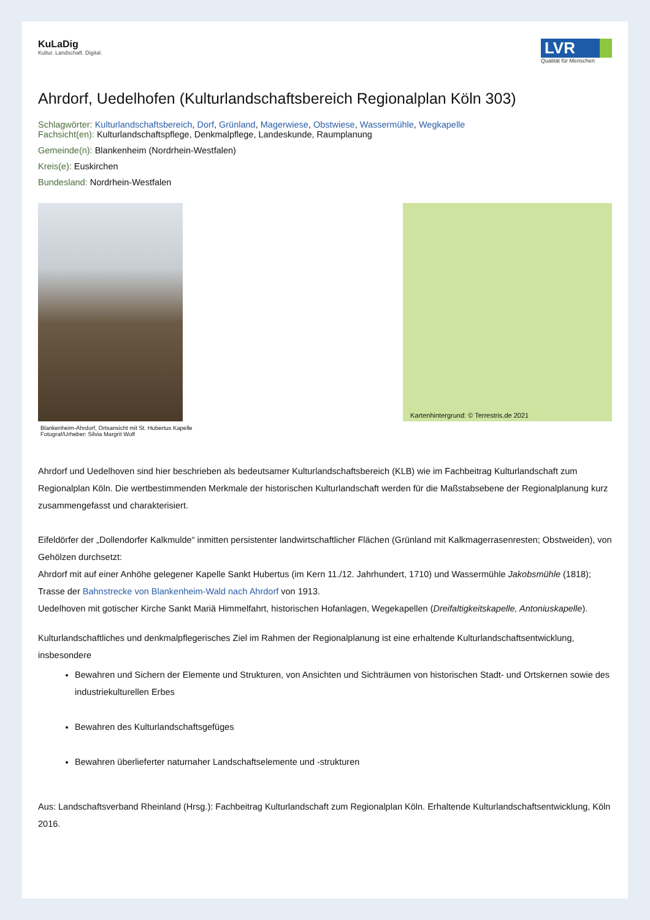KuLaDig
Kultur. Landschaft. Digital.
LVR
Qualität für Menschen
Ahrdorf, Uedelhofen (Kulturlandschaftsbereich Regionalplan Köln 303)
Schlagwörter: Kulturlandschaftsbereich, Dorf, Grünland, Magerwiese, Obstwiese, Wassermühle, Wegkapelle
Fachsicht(en): Kulturlandschaftspflege, Denkmalpflege, Landeskunde, Raumplanung
Gemeinde(n): Blankenheim (Nordrhein-Westfalen)
Kreis(e): Euskirchen
Bundesland: Nordrhein-Westfalen
Blankenheim-Ahrdorf, Ortsansicht mit St. Hubertus Kapelle
Fotograf/Urheber: Silvia Margrit Wolf
Kartenhintergrund: © Terrestris.de 2021
Ahrdorf und Uedelhoven sind hier beschrieben als bedeutsamer Kulturlandschaftsbereich (KLB) wie im Fachbeitrag Kulturlandschaft zum Regionalplan Köln. Die wertbestimmenden Merkmale der historischen Kulturlandschaft werden für die Maßstabsebene der Regionalplanung kurz zusammengefasst und charakterisiert.
Eifeldörfer der „Dollendorfer Kalkmulde“ inmitten persistenter landwirtschaftlicher Flächen (Grünland mit Kalkmagerrasenresten; Obstweiden), von Gehölzen durchsetzt:
Ahrdorf mit auf einer Anhöhe gelegener Kapelle Sankt Hubertus (im Kern 11./12. Jahrhundert, 1710) und Wassermühle Jakobsmühle (1818); Trasse der Bahnstrecke von Blankenheim-Wald nach Ahrdorf von 1913.
Uedelhoven mit gotischer Kirche Sankt Mariä Himmelfahrt, historischen Hofanlagen, Wegekapellen (Dreifaltigkeitskapelle, Antoniuskapelle).
Kulturlandschaftliches und denkmalpflegerisches Ziel im Rahmen der Regionalplanung ist eine erhaltende Kulturlandschaftsentwicklung, insbesondere
Bewahren und Sichern der Elemente und Strukturen, von Ansichten und Sichträumen von historischen Stadt- und Ortskernen sowie des industriekulturellen Erbes
Bewahren des Kulturlandschaftsgefüges
Bewahren überlieferter naturnaher Landschaftselemente und -strukturen
Aus: Landschaftsverband Rheinland (Hrsg.): Fachbeitrag Kulturlandschaft zum Regionalplan Köln. Erhaltende Kulturlandschaftsentwicklung, Köln 2016.